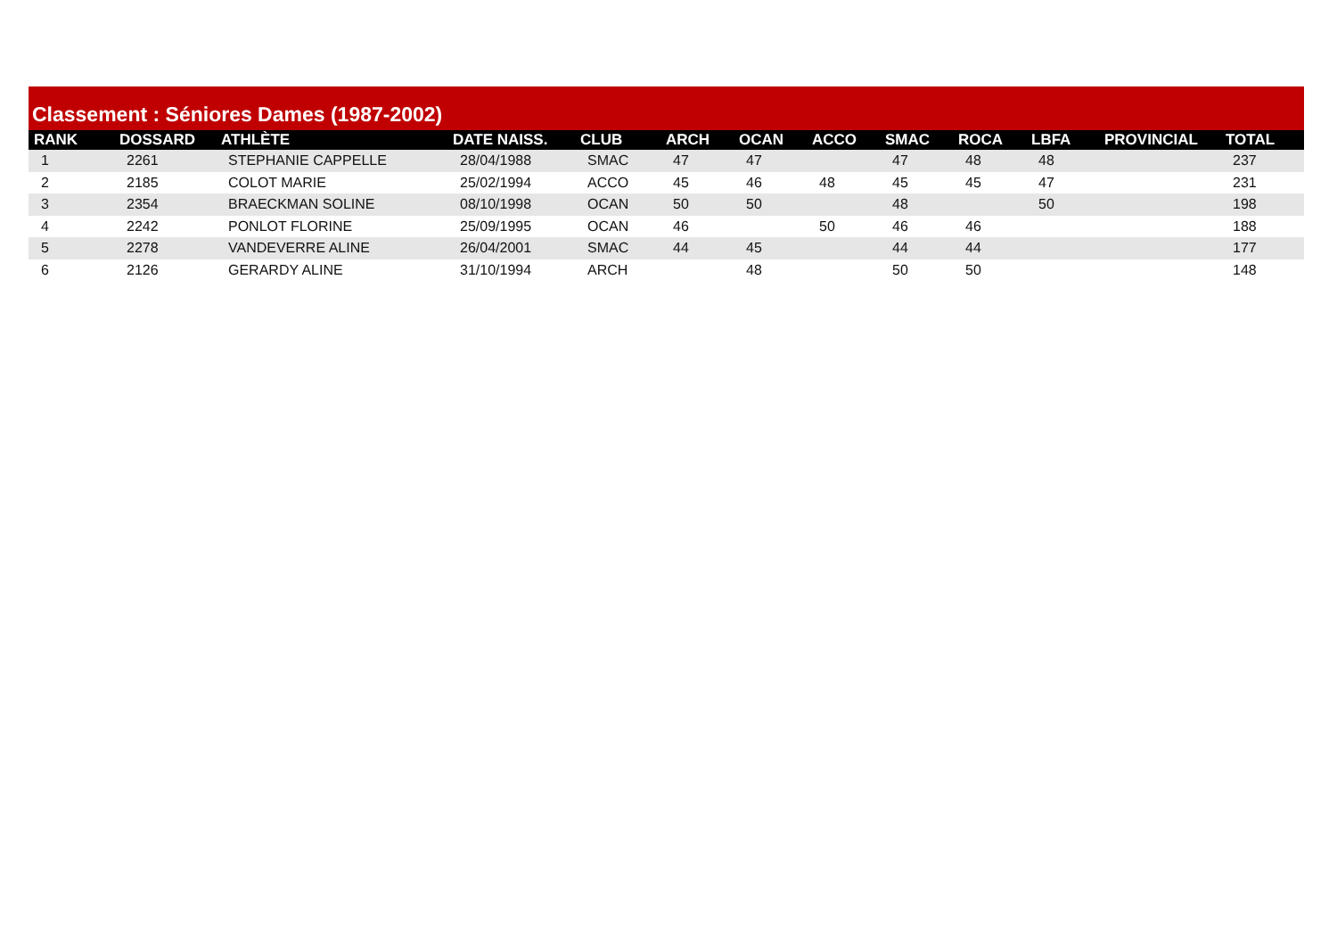Classement : Séniores Dames (1987-2002)
| RANK | DOSSARD | ATHLÈTE | DATE NAISS. | CLUB | ARCH | OCAN | ACCO | SMAC | ROCA | LBFA | PROVINCIAL | TOTAL |
| --- | --- | --- | --- | --- | --- | --- | --- | --- | --- | --- | --- | --- |
| 1 | 2261 | STEPHANIE CAPPELLE | 28/04/1988 | SMAC | 47 | 47 | | 47 | 48 | 48 | | 237 |
| 2 | 2185 | COLOT MARIE | 25/02/1994 | ACCO | 45 | 46 | 48 | 45 | 45 | 47 | | 231 |
| 3 | 2354 | BRAECKMAN SOLINE | 08/10/1998 | OCAN | 50 | 50 | | 48 | | 50 | | 198 |
| 4 | 2242 | PONLOT FLORINE | 25/09/1995 | OCAN | 46 | | 50 | 46 | 46 | | | 188 |
| 5 | 2278 | VANDEVERRE ALINE | 26/04/2001 | SMAC | 44 | 45 | | 44 | 44 | | | 177 |
| 6 | 2126 | GERARDY ALINE | 31/10/1994 | ARCH | | 48 | | 50 | 50 | | | 148 |